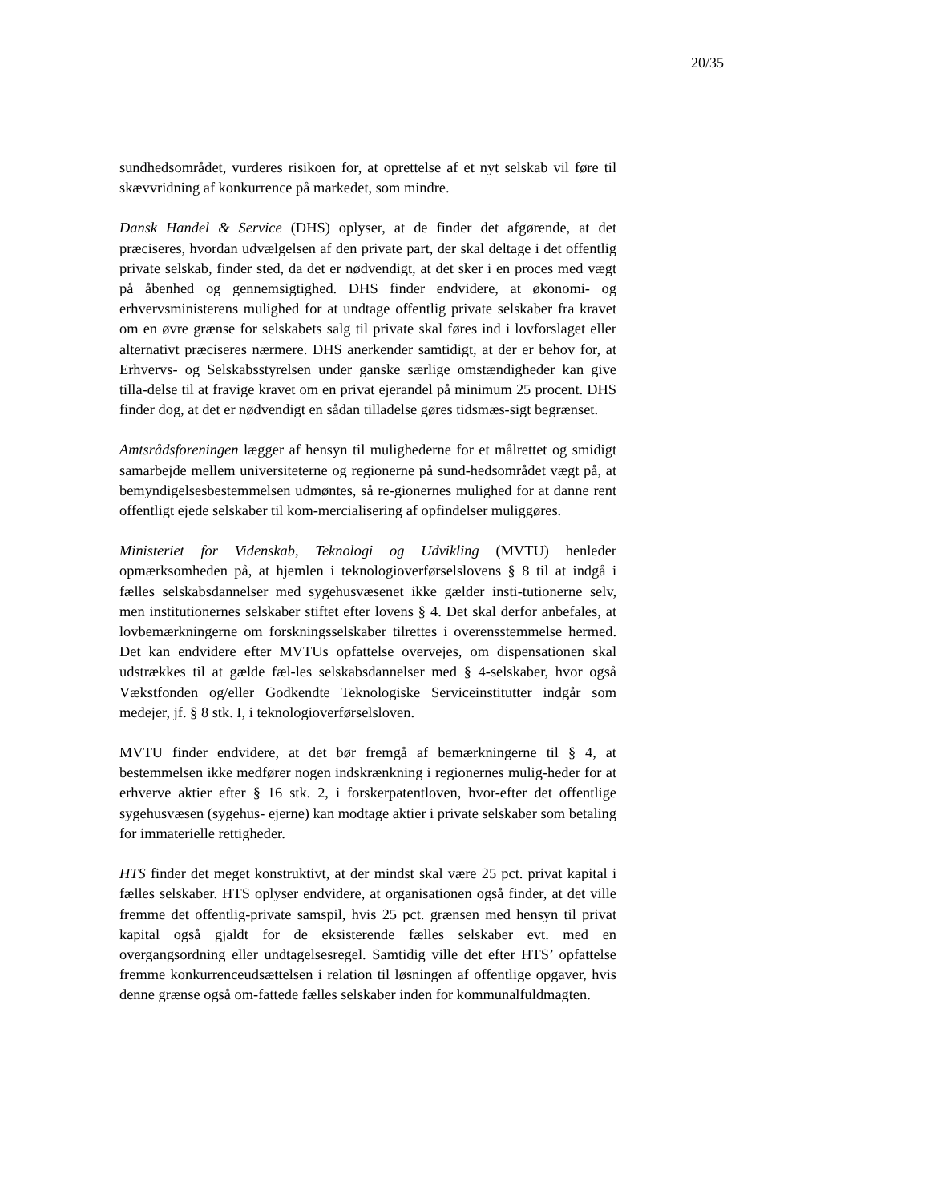20/35
sundhedsområdet, vurderes risikoen for, at oprettelse af et nyt selskab vil føre til skævvridning af konkurrence på markedet, som mindre.
Dansk Handel & Service (DHS) oplyser, at de finder det afgørende, at det præciseres, hvordan udvælgelsen af den private part, der skal deltage i det offentlig private selskab, finder sted, da det er nødvendigt, at det sker i en proces med vægt på åbenhed og gennemsigtighed. DHS finder endvidere, at økonomi- og erhvervsministerens mulighed for at undtage offentlig private selskaber fra kravet om en øvre grænse for selskabets salg til private skal føres ind i lovforslaget eller alternativt præciseres nærmere. DHS anerkender samtidigt, at der er behov for, at Erhvervs- og Selskabsstyrelsen under ganske særlige omstændigheder kan give tilla-delse til at fravige kravet om en privat ejerandel på minimum 25 procent. DHS finder dog, at det er nødvendigt en sådan tilladelse gøres tidsmæs-sigt begrænset.
Amtsrådsforeningen lægger af hensyn til mulighederne for et målrettet og smidigt samarbejde mellem universiteterne og regionerne på sund-hedsområdet vægt på, at bemyndigelsesbestemmelsen udmøntes, så re-gionernes mulighed for at danne rent offentligt ejede selskaber til kom-mercialisering af opfindelser muliggøres.
Ministeriet for Videnskab, Teknologi og Udvikling (MVTU) henleder opmærksomheden på, at hjemlen i teknologioverførselslovens § 8 til at indgå i fælles selskabsdannelser med sygehusvæsenet ikke gælder insti-tutionerne selv, men institutionernes selskaber stiftet efter lovens § 4. Det skal derfor anbefales, at lovbemærkningerne om forskningsselskaber tilrettes i overensstemmelse hermed. Det kan endvidere efter MVTUs opfattelse overvejes, om dispensationen skal udstrækkes til at gælde fæl-les selskabsdannelser med § 4-selskaber, hvor også Vækstfonden og/eller Godkendte Teknologiske Serviceinstitutter indgår som medejer, jf. § 8 stk. I, i teknologioverførselsloven.
MVTU finder endvidere, at det bør fremgå af bemærkningerne til § 4, at bestemmelsen ikke medfører nogen indskrænkning i regionernes mulig-heder for at erhverve aktier efter § 16 stk. 2, i forskerpatentloven, hvor-efter det offentlige sygehusvæsen (sygehus- ejerne) kan modtage aktier i private selskaber som betaling for immaterielle rettigheder.
HTS finder det meget konstruktivt, at der mindst skal være 25 pct. privat kapital i fælles selskaber. HTS oplyser endvidere, at organisationen også finder, at det ville fremme det offentlig-private samspil, hvis 25 pct. grænsen med hensyn til privat kapital også gjaldt for de eksisterende fælles selskaber evt. med en overgangsordning eller undtagelsesregel. Samtidig ville det efter HTS’ opfattelse fremme konkurrenceudsættelsen i relation til løsningen af offentlige opgaver, hvis denne grænse også om-fattede fælles selskaber inden for kommunalfuldmagten.